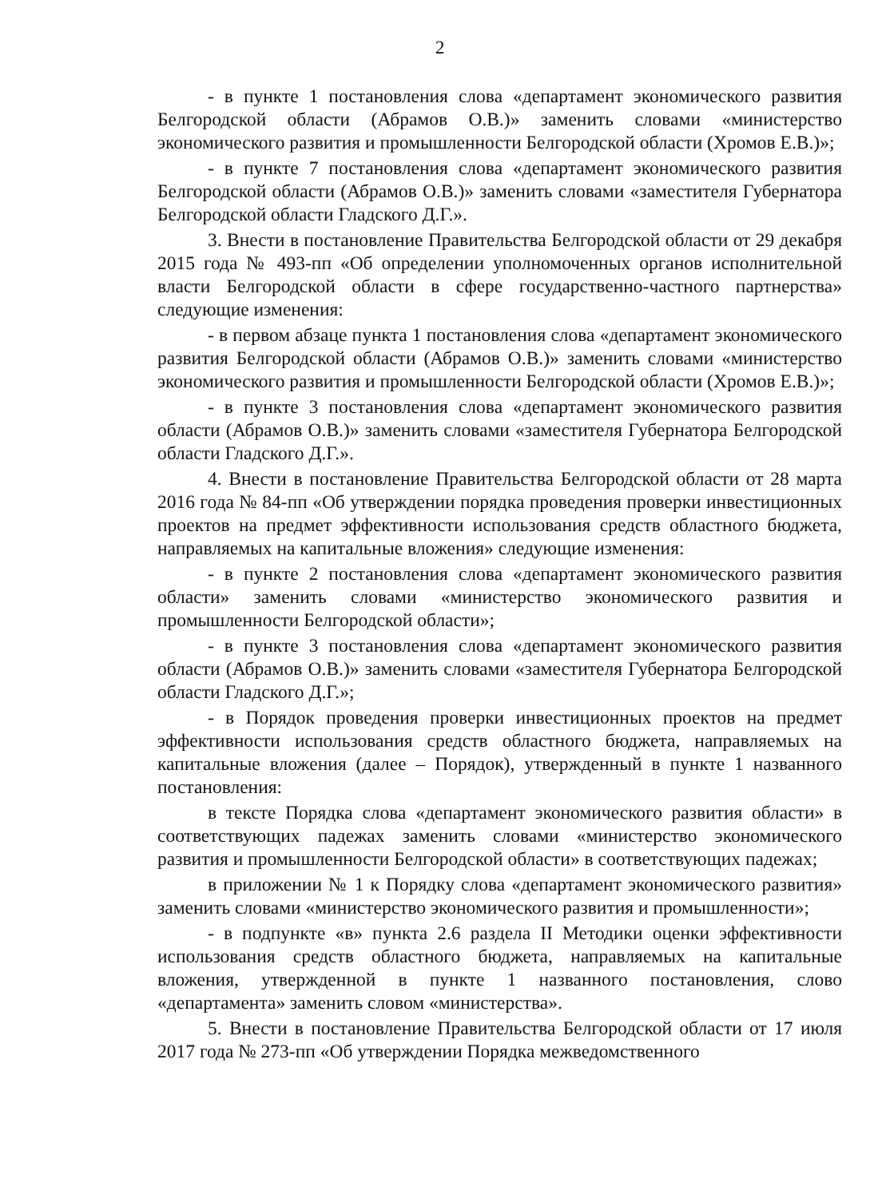2
- в пункте 1 постановления слова «департамент экономического развития Белгородской области (Абрамов О.В.)» заменить словами «министерство экономического развития и промышленности Белгородской области (Хромов Е.В.)»;
- в пункте 7 постановления слова «департамент экономического развития Белгородской области (Абрамов О.В.)» заменить словами «заместителя Губернатора Белгородской области Гладского Д.Г.».
3. Внести в постановление Правительства Белгородской области от 29 декабря 2015 года № 493-пп «Об определении уполномоченных органов исполнительной власти Белгородской области в сфере государственно-частного партнерства» следующие изменения:
- в первом абзаце пункта 1 постановления слова «департамент экономического развития Белгородской области (Абрамов О.В.)» заменить словами «министерство экономического развития и промышленности Белгородской области (Хромов Е.В.)»;
- в пункте 3 постановления слова «департамент экономического развития области (Абрамов О.В.)» заменить словами «заместителя Губернатора Белгородской области Гладского Д.Г.».
4. Внести в постановление Правительства Белгородской области от 28 марта 2016 года № 84-пп «Об утверждении порядка проведения проверки инвестиционных проектов на предмет эффективности использования средств областного бюджета, направляемых на капитальные вложения» следующие изменения:
- в пункте 2 постановления слова «департамент экономического развития области» заменить словами «министерство экономического развития и промышленности Белгородской области»;
- в пункте 3 постановления слова «департамент экономического развития области (Абрамов О.В.)» заменить словами «заместителя Губернатора Белгородской области Гладского Д.Г.»;
- в Порядок проведения проверки инвестиционных проектов на предмет эффективности использования средств областного бюджета, направляемых на капитальные вложения (далее – Порядок), утвержденный в пункте 1 названного постановления:
в тексте Порядка слова «департамент экономического развития области» в соответствующих падежах заменить словами «министерство экономического развития и промышленности Белгородской области» в соответствующих падежах;
в приложении № 1 к Порядку слова «департамент экономического развития» заменить словами «министерство экономического развития и промышленности»;
- в подпункте «в» пункта 2.6 раздела II Методики оценки эффективности использования средств областного бюджета, направляемых на капитальные вложения, утвержденной в пункте 1 названного постановления, слово «департамента» заменить словом «министерства».
5. Внести в постановление Правительства Белгородской области от 17 июля 2017 года № 273-пп «Об утверждении Порядка межведомственного